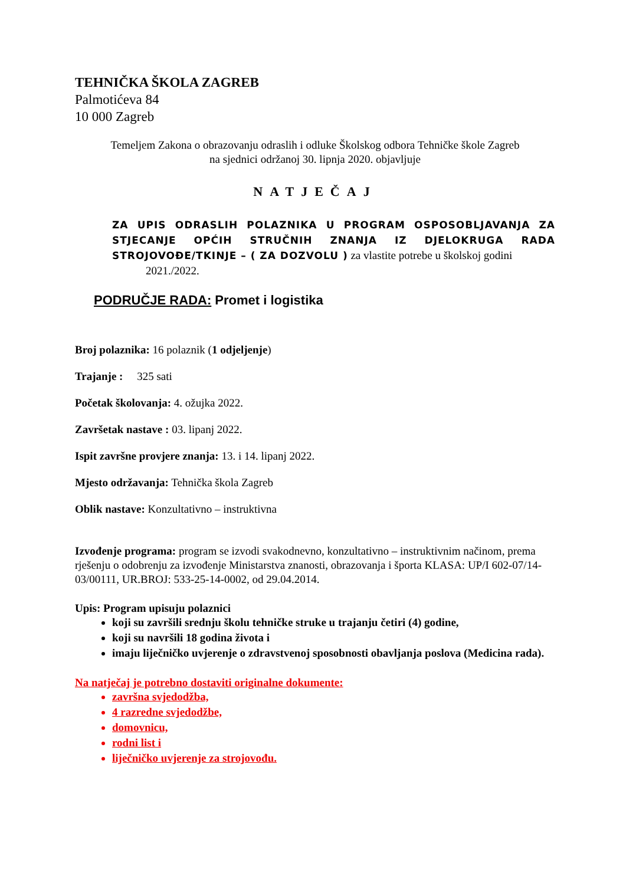TEHNIČKA ŠKOLA ZAGREB
Palmotićeva 84
10 000 Zagreb
Temeljem Zakona o obrazovanju odraslih i odluke Školskog odbora Tehničke škole Zagreb
na sjednici održanoj 30. lipnja 2020. objavljuje
NATJEČAJ
ZA UPIS ODRASLIH POLAZNIKA U PROGRAM OSPOSOBLJAVANJA ZA STJECANJE OPĆIH STRUČNIH ZNANJA IZ DJELOKRUGA RADA STROJOVOĐE/TKINJE – ( ZA DOZVOLU ) za vlastite potrebe u školskoj godini
2021./2022.
PODRUČJE RADA: Promet i logistika
Broj polaznika: 16 polaznik (1 odjeljenje)
Trajanje : 325 sati
Početak školovanja: 4. ožujka 2022.
Završetak nastave : 03. lipanj 2022.
Ispit završne provjere znanja: 13. i 14. lipanj 2022.
Mjesto održavanja: Tehnička škola Zagreb
Oblik nastave: Konzultativno – instruktivna
Izvođenje programa: program se izvodi svakodnevno, konzultativno – instruktivnim načinom, prema rješenju o odobrenju za izvođenje Ministarstva znanosti, obrazovanja i športa KLASA: UP/I 602-07/14-03/00111, UR.BROJ: 533-25-14-0002, od 29.04.2014.
Upis: Program upisuju polaznici
koji su završili srednju školu tehničke struke u trajanju četiri (4) godine,
koji su navršili 18 godina života i
imaju liječničko uvjerenje o zdravstvenoj sposobnosti obavljanja poslova (Medicina rada).
Na natječaj je potrebno dostaviti originalne dokumente:
završna svjedodžba,
4 razredne svjedodžbe,
domovnicu,
rodni list i
liječničko uvjerenje za strojovođu.